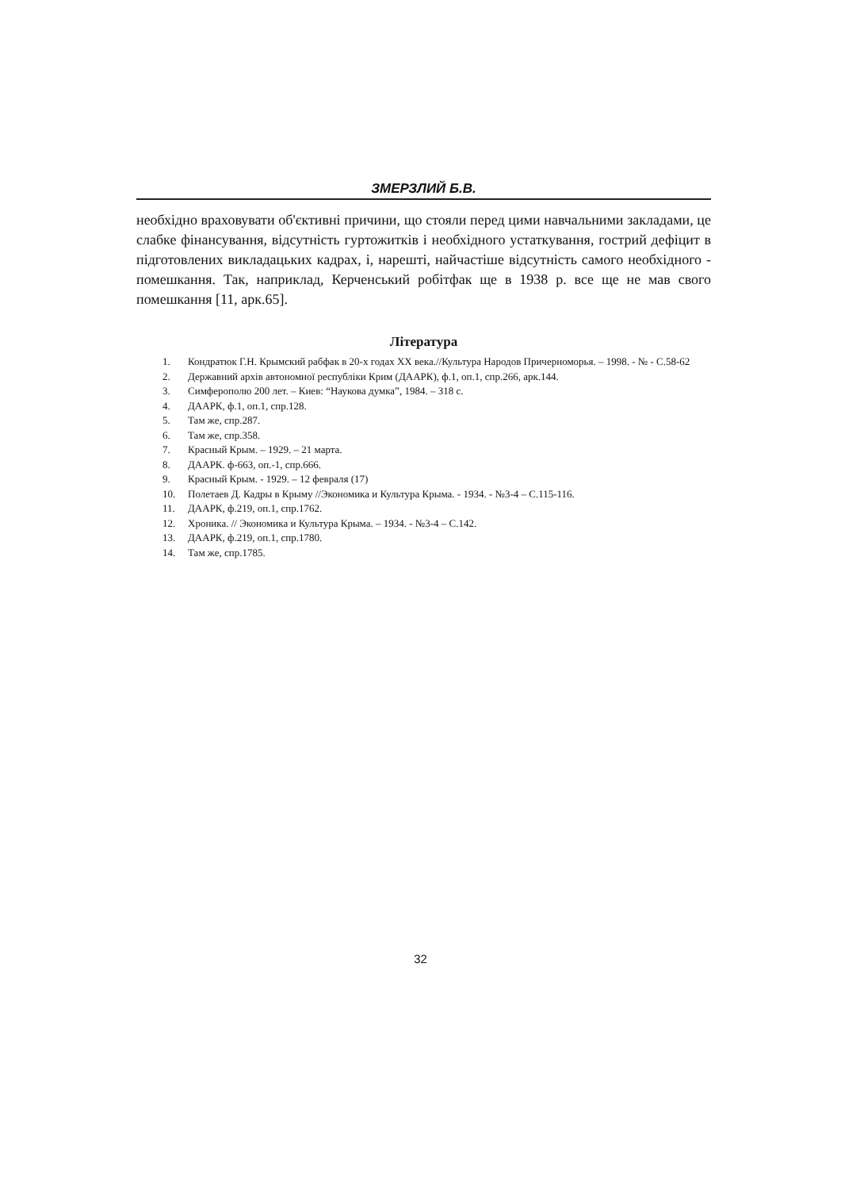ЗМЕРЗЛИЙ Б.В.
необхідно враховувати об'єктивні причини, що стояли перед цими навчальними закладами, це слабке фінансування, відсутність гуртожитків і необхідного устаткування, гострий дефіцит в підготовлених викладацьких кадрах, і, нарешті, найчастіше відсутність самого необхідного - помешкання. Так, наприклад, Керченський робітфак ще в 1938 р. все ще не мав свого помешкання [11, арк.65].
Література
1. Кондратюк Г.Н. Крымский рабфак в 20-х годах XX века.//Культура Народов Причерноморья. – 1998. - № - С.58-62
2. Державний архів автономної республіки Крим (ДААРК), ф.1, оп.1, спр.266, арк.144.
3. Симферополю 200 лет. – Киев: “Наукова думка”, 1984. – 318 с.
4. ДААРК, ф.1, оп.1, спр.128.
5. Там же, спр.287.
6. Там же, спр.358.
7. Красный Крым. – 1929. – 21 марта.
8. ДААРК. ф-663, оп.-1, спр.666.
9. Красный Крым. - 1929. – 12 февраля (17)
10. Полетаев Д. Кадры в Крыму //Экономика и Культура Крыма. - 1934. - №3-4 – С.115-116.
11. ДААРК, ф.219, оп.1, спр.1762.
12. Хроника. // Экономика и Культура Крыма. – 1934. - №3-4 – С.142.
13. ДААРК, ф.219, оп.1, спр.1780.
14. Там же, спр.1785.
32